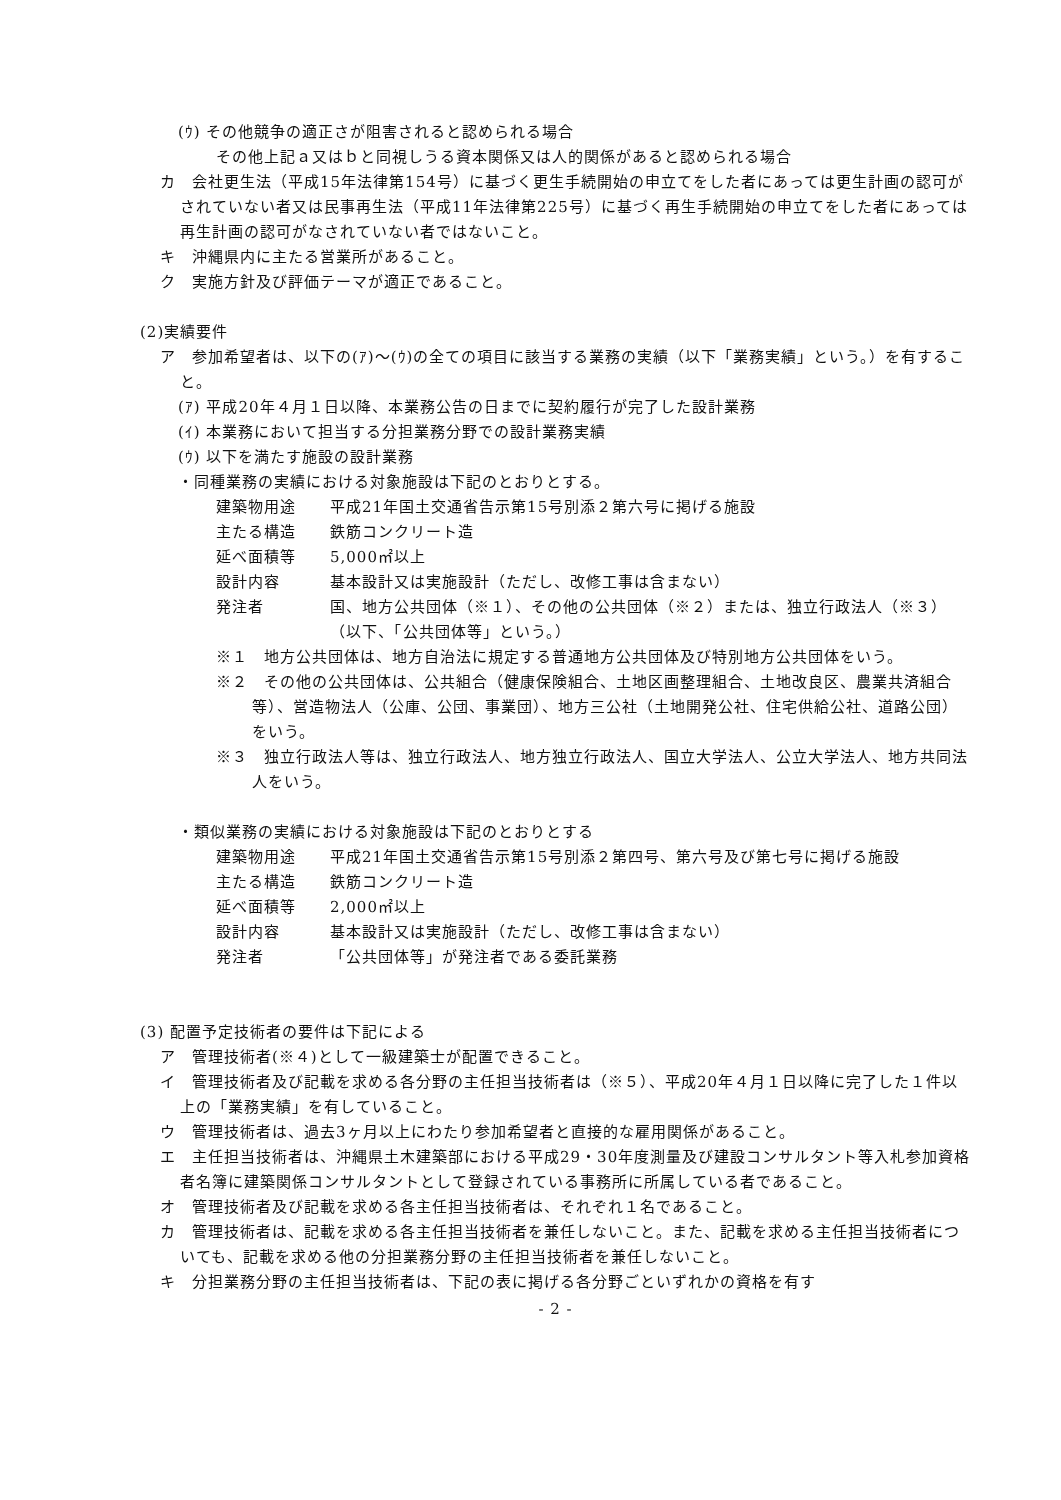(ｳ) その他競争の適正さが阻害されると認められる場合
その他上記ａ又はｂと同視しうる資本関係又は人的関係があると認められる場合
カ　会社更生法（平成15年法律第154号）に基づく更生手続開始の申立てをした者にあっては更生計画の認可がされていない者又は民事再生法（平成11年法律第225号）に基づく再生手続開始の申立てをした者にあっては再生計画の認可がなされていない者ではないこと。
キ　沖縄県内に主たる営業所があること。
ク　実施方針及び評価テーマが適正であること。
(2)実績要件
ア　参加希望者は、以下の(ｱ)～(ｳ)の全ての項目に該当する業務の実績（以下「業務実績」という。）を有すること。
(ｱ) 平成20年４月１日以降、本業務公告の日までに契約履行が完了した設計業務
(ｲ) 本業務において担当する分担業務分野での設計業務実績
(ｳ) 以下を満たす施設の設計業務
・同種業務の実績における対象施設は下記のとおりとする。
建築物用途 平成21年国土交通省告示第15号別添２第六号に掲げる施設
主たる構造 鉄筋コンクリート造
延べ面積等 5,000㎡以上
設計内容 基本設計又は実施設計（ただし、改修工事は含まない）
発注者 国、地方公共団体（※１）、その他の公共団体（※２）または、独立行政法人（※３）（以下、「公共団体等」という。）
※１　地方公共団体は、地方自治法に規定する普通地方公共団体及び特別地方公共団体をいう。
※２　その他の公共団体は、公共組合（健康保険組合、土地区画整理組合、土地改良区、農業共済組合等）、営造物法人（公庫、公団、事業団）、地方三公社（土地開発公社、住宅供給公社、道路公団）をいう。
※３　独立行政法人等は、独立行政法人、地方独立行政法人、国立大学法人、公立大学法人、地方共同法人をいう。
・類似業務の実績における対象施設は下記のとおりとする
建築物用途 平成21年国土交通省告示第15号別添２第四号、第六号及び第七号に掲げる施設
主たる構造 鉄筋コンクリート造
延べ面積等 2,000㎡以上
設計内容 基本設計又は実施設計（ただし、改修工事は含まない）
発注者 「公共団体等」が発注者である委託業務
(3) 配置予定技術者の要件は下記による
ア　管理技術者(※４)として一級建築士が配置できること。
イ　管理技術者及び記載を求める各分野の主任担当技術者は（※５）、平成20年４月１日以降に完了した１件以上の「業務実績」を有していること。
ウ　管理技術者は、過去3ヶ月以上にわたり参加希望者と直接的な雇用関係があること。
エ　主任担当技術者は、沖縄県土木建築部における平成29・30年度測量及び建設コンサルタント等入札参加資格者名簿に建築関係コンサルタントとして登録されている事務所に所属している者であること。
オ　管理技術者及び記載を求める各主任担当技術者は、それぞれ１名であること。
カ　管理技術者は、記載を求める各主任担当技術者を兼任しないこと。また、記載を求める主任担当技術者についても、記載を求める他の分担業務分野の主任担当技術者を兼任しないこと。
キ　分担業務分野の主任担当技術者は、下記の表に掲げる各分野ごといずれかの資格を有す
- 2 -